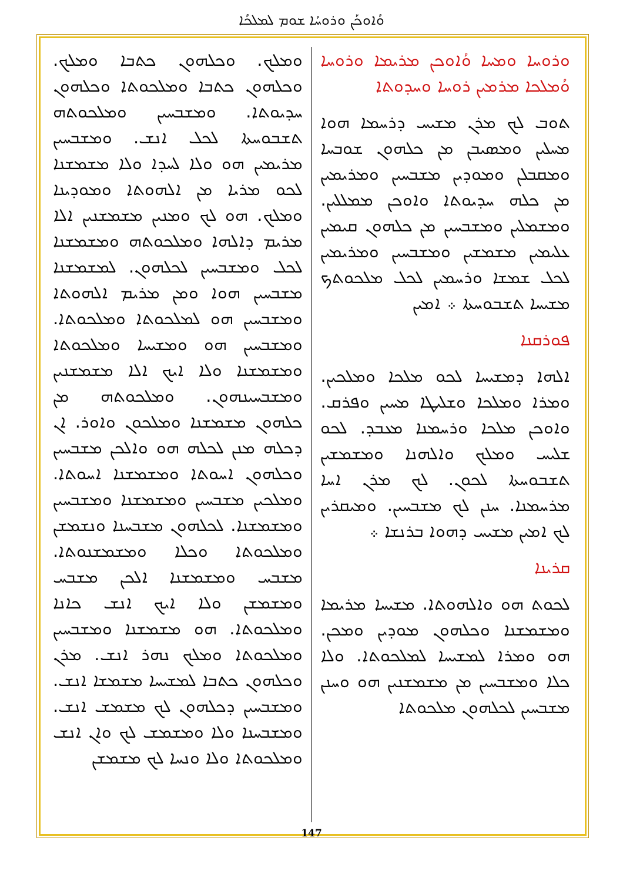ܘܳܐܘܟܰܢ ܘܪܘܚܳܐ ܫܘܡ ܠܡܠܟܳܐ
ܘܪܘܚܐ ܘܡܚܐ ܘܳܐܘܟܢ ܡܪܝܡܐ ܘܪܘܚܐ ܘܳܡܠܟܐ ܡܪܡܝܢ ܪܘܚܐ ܘܚܕܘܬܐ
ܬܘܒ ܠܟ ܡܪܢ ܡܫܝܚ ܕܪܚܡܐ ܗܘܐ ܡܚܠܝܢ ܘܡܣܝܒܢ ܡܢ ܟܠܗܘܢ ܫܘܒܚܐ ܘܡܩܒܠܢ ܘܡܘܕܝܢ ܡܫܒܚܝܢ ܘܡܪܝܡܝܢ ܡܢ ܟܠܗ ܚܕܝܘܬܐ ܘܐܘܟܢ ܡܡܠܠܝܢ. ܘܡܫܡܠܝܢ ܘܡܫܒܚܝܢ ܡܢ ܟܠܗܘܢ ܩܝܡܝܢ ܥܠܝܡܝܢ ܡܫܡܫܝܢ ܘܡܫܒܚܝܢ ܘܡܪܝܡܝܢ ܠܟܠ ܫܡܫܐ ܘܪܚܡܝܢ ܠܟܠ ܡܠܟܘܬܟ ܡܫܝܚܐ ܬܫܒܘܚܬܐ ܀ ܐܡܝܢ
ܦܘܪܩܢܐ
ܐܠܗܐ ܕܡܫܝܚܐ ܠܟܘ ܡܠܟܐ ܘܡܠܟܝܢ. ܘܡܪܐ ܘܡܠܟܐ ܘܫܠܝܛܐ ܡܚܝܢ ܘܦܪܩ. ܘܐܘܟܢ ܡܠܟܐ ܘܪܚܡܢܐ ܡܥܒܕ. ܠܟܘ ܫܠܝܚ ܘܡܠܟ ܘܐܠܗܢܐ ܘܡܫܡܫܝܢ ܬܫܒܘܚܬܐ ܠܟܘܢ. ܠܟ ܡܪܢ ܐܚܐ ܡܪܚܡܢܐ. ܚܢܢ ܠܟ ܡܫܒܚܝܢ. ܘܡܝܩܪܝܢ ܠܟ ܐܡܝܢ ܡܫܝܚ ܕܗܘܐ ܒܪܢܫܐ ܀
ܩܪܝܢܐ
ܠܟܘܬ ܗܘ ܘܐܠܗܘܬܐ. ܡܫܝܚܐ ܡܪܝܡܐ ܘܡܫܡܫܢܐ ܘܟܠܗܘܢ ܡܘܕܝܢ ܘܡܟܢ. ܗܘ ܘܡܪܐ ܠܡܫܝܚܐ ܠܡܠܟܘܬܐ. ܘܠܐ ܟܠܐ ܘܡܫܒܚܝܢ ܡܢ ܡܫܡܫܢܝܢ ܗܘ ܘܚܢܢ ܡܫܒܚܝܢ ܠܟܠܗܘܢ ܡܠܟܘܬܐ
ܘܡܠܟ. ܘܟܠܗܘܢ ܟܬܒܐ ܘܡܠܟ. ܘܟܠܗܘܢ ܟܬܒܐ ܘܡܠܟܘܬܐ ܘܟܠܗܘܢ ܚܕܝܘܬܐ. ܘܡܫܒܚܝܢ ܘܡܠܟܘܬܗ ܬܫܒܘܚܬܐ ܠܟܠ ܐܢܫ. ܘܡܫܒܚܝܢ ܡܪܝܡܝܢ ܗܘ ܘܠܐ ܠܚܕܐ ܘܠܐ ܡܫܡܫܢܐ ܠܟܘ ܡܪܝܐ ܡܢ ܐܠܗܘܬܐ ܘܡܘܕܝܢܐ ܘܡܠܟ. ܗܘ ܠܟ ܘܡܢܝܢ ܡܫܡܫܢܝܢ ܐܠܐ ܡܪܝܡ ܕܐܠܗܐ ܘܡܠܟܘܬܗ ܘܡܫܡܫܢܐ ܠܟܠ ܘܡܫܒܚܝܢ ܠܟܠܗܘܢ. ܠܡܫܡܫܢܐ ܡܫܒܚܝܢ ܗܘܐ ܘܡܢ ܡܪܝܡ ܐܠܗܘܬܐ ܘܡܫܒܚܝܢ ܗܘ ܠܡܠܟܘܬܐ ܘܡܠܟܘܬܐ. ܘܡܫܒܚܝܢ ܗܘ ܘܡܫܝܚܐ ܘܡܠܟܘܬܐ ܘܡܫܡܫܢܐ ܘܠܐ ܐܝܟ ܐܠܐ ܡܫܡܫܢܝܢ ܘܡܫܒܚܝܢܗܘܢ. ܘܡܠܟܘܬܗ ܡܢ ܟܠܗܘܢ ܡܫܡܫܢܐ ܘܡܠܟܘܢ ܘܐܘܪ. ܐܢ ܕܟܠܗ ܡܢܢ ܠܟܠܗ ܗܘ ܘܐܠܟܢ ܡܫܒܚܝܢ ܘܟܠܗܘܢ ܐܚܘܬܐ ܘܡܫܡܫܢܐ ܐܚܘܬܐ. ܘܡܠܟܝܢ ܡܫܒܚܝܢ ܘܡܫܡܫܢܐ ܘܡܫܒܚܝܢ ܘܡܫܡܫܢܐ. ܠܟܠܗܘܢ ܡܫܒܚܢܐ ܘܢܫܡܫܢ ܘܡܠܟܘܬܐ ܘܟܠܐ ܘܡܫܡܫܢܘܬܐ. ܡܫܒܚ ܘܡܫܡܫܢܐ ܐܠܟܢ ܡܫܒܚ ܘܡܫܡܫܢ ܘܠܐ ܐܝܟ ܐܢܫ ܟܐܢܐ ܘܡܠܟܘܬܐ. ܗܘ ܡܫܡܫܢܐ ܘܡܫܒܚܝܢ ܘܡܠܟܘܬܐ ܘܡܠܟ ܢܗܪ ܐܢܫ. ܡܪܢ ܘܟܠܗܘܢ ܟܬܒܐ ܠܡܫܝܚܐ ܡܫܡܫܐ ܐܢܫ. ܘܡܫܒܚܝܢ ܕܟܠܗܘܢ ܠܟ ܡܫܡܫ ܐܢܫ. ܘܡܫܒܚܢܐ ܘܠܐ ܘܡܫܡܫ ܠܟ ܘܐܢ ܐܢܫ ܘܡܠܟܘܬܐ ܘܠܐ ܘܢܚܐ ܠܟ ܡܫܡܫܢ
147